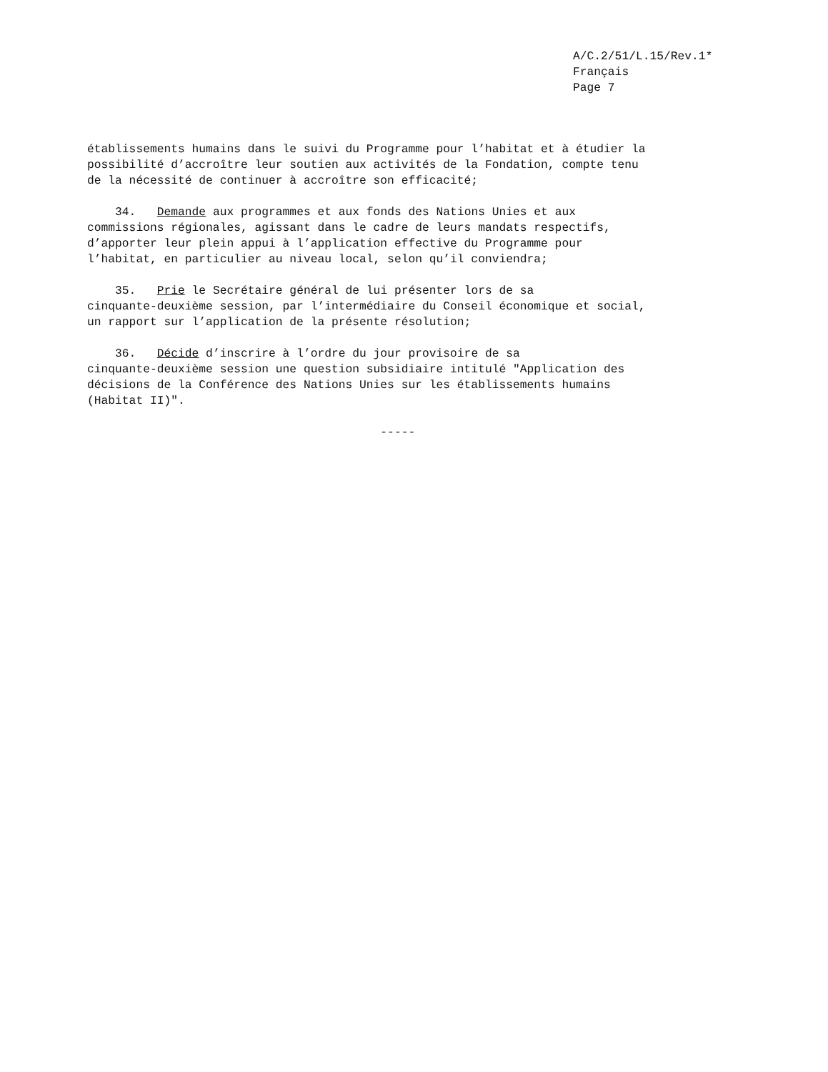A/C.2/51/L.15/Rev.1*
Français
Page 7
établissements humains dans le suivi du Programme pour l’habitat et à étudier la possibilité d’accroître leur soutien aux activités de la Fondation, compte tenu de la nécessité de continuer à accroître son efficacité;
34. Demande aux programmes et aux fonds des Nations Unies et aux commissions régionales, agissant dans le cadre de leurs mandats respectifs, d’apporter leur plein appui à l’application effective du Programme pour l’habitat, en particulier au niveau local, selon qu’il conviendra;
35. Prie le Secrétaire général de lui présenter lors de sa cinquante-deuxième session, par l’intermédiaire du Conseil économique et social, un rapport sur l’application de la présente résolution;
36. Décide d’inscrire à l’ordre du jour provisoire de sa cinquante-deuxième session une question subsidiaire intitulé "Application des décisions de la Conférence des Nations Unies sur les établissements humains (Habitat II)".
-----